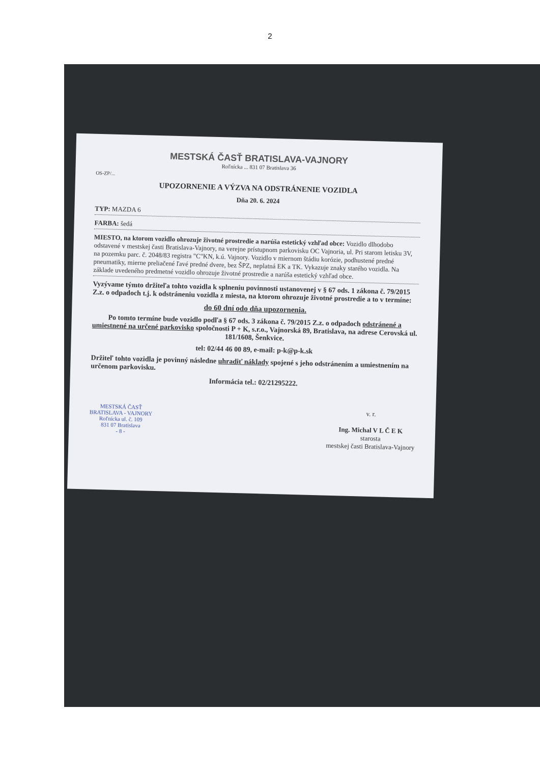2
MESTSKÁ ČASŤ BRATISLAVA-VAJNORY
Roľnícka ... 831 07 Bratislava 36
OS-ZP/...
UPOZORNENIE A VÝZVA NA ODSTRÁNENIE VOZIDLA
Dňa 20. 6. 2024
TYP: MAZDA 6
FARBA: šedá
MIESTO, na ktorom vozidlo ohrozuje životné prostredie a narúša estetický vzhľad obce: Vozidlo dlhodobo odstavené v mestskej časti Bratislava-Vajnory, na verejne prístupnom parkovisku OC Vajnoria, ul. Pri starom letisku 3V, na pozemku parc. č. 2048/83 registra "C"KN, k.ú. Vajnory. Vozidlo v miernom štádiu korózie, podhustené predné pneumatiky, mierne preliačené ľavé predné dvere, bez ŠPZ, neplatná EK a TK. Vykazuje znaky starého vozidla. Na základe uvedeného predmetné vozidlo ohrozuje životné prostredie a narúša estetický vzhľad obce.
Vyzývame týmto držiteľa tohto vozidla k splneniu povinnosti ustanovenej v § 67 ods. 1 zákona č. 79/2015 Z.z. o odpadoch t.j. k odstráneniu vozidla z miesta, na ktorom ohrozuje životné prostredie a to v termíne:
do 60 dní odo dňa upozornenia.
Po tomto termíne bude vozidlo podľa § 67 ods. 3 zákona č. 79/2015 Z.z. o odpadoch odstránené a umiestnené na určené parkovisko spoločnosti P + K, s.r.o., Vajnorská 89, Bratislava, na adrese Cerovská ul. 181/1608, Šenkvice.
tel: 02/44 46 00 89, e-mail: p-k@p-k.sk
Držiteľ tohto vozidla je povinný následne uhradiť náklady spojené s jeho odstránením a umiestnením na určenom parkovisku.
Informácia tel.: 02/21295222.
MESTSKÁ ČASŤ
BRATISLAVA - VAJNORY
Roľnícka ul. č. 109
831 07 Bratislava
- 8 -
v. r.
Ing. Michal V L Č E K
starosta
mestskej časti Bratislava-Vajnory